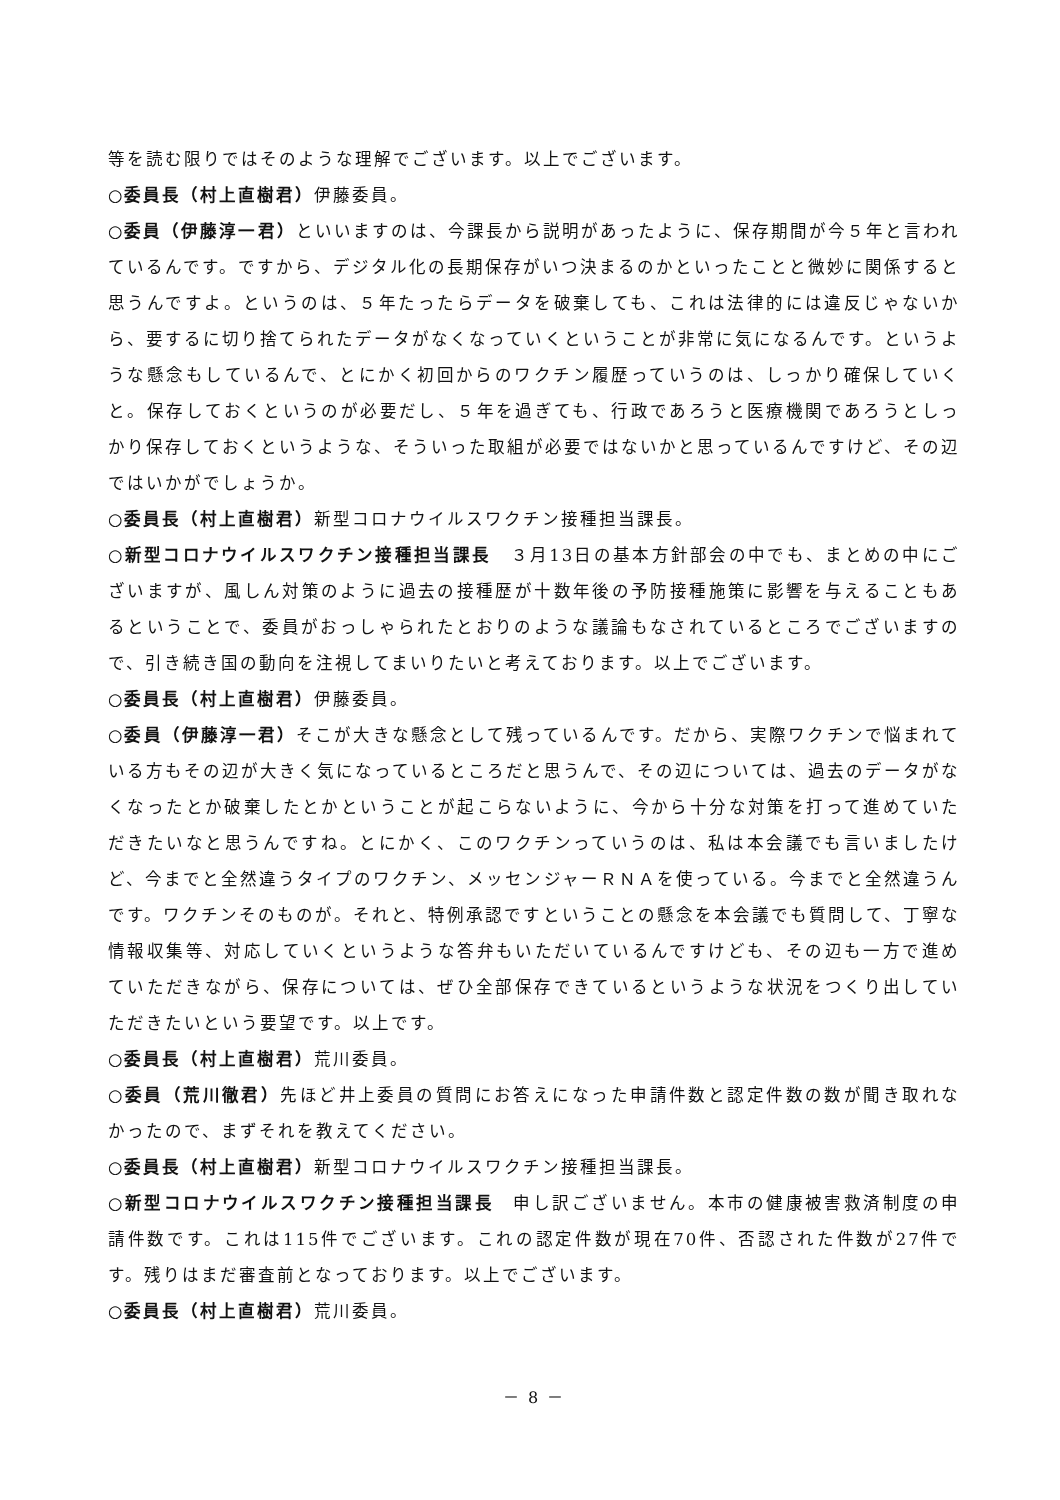等を読む限りではそのような理解でございます。以上でございます。
○委員長（村上直樹君）伊藤委員。
○委員（伊藤淳一君）といいますのは、今課長から説明があったように、保存期間が今５年と言われているんです。ですから、デジタル化の長期保存がいつ決まるのかといったことと微妙に関係すると思うんですよ。というのは、５年たったらデータを破棄しても、これは法律的には違反じゃないから、要するに切り捨てられたデータがなくなっていくということが非常に気になるんです。というような懸念もしているんで、とにかく初回からのワクチン履歴っていうのは、しっかり確保していくと。保存しておくというのが必要だし、５年を過ぎても、行政であろうと医療機関であろうとしっかり保存しておくというような、そういった取組が必要ではないかと思っているんですけど、その辺ではいかがでしょうか。
○委員長（村上直樹君）新型コロナウイルスワクチン接種担当課長。
○新型コロナウイルスワクチン接種担当課長　３月13日の基本方針部会の中でも、まとめの中にございますが、風しん対策のように過去の接種歴が十数年後の予防接種施策に影響を与えることもあるということで、委員がおっしゃられたとおりのような議論もなされているところでございますので、引き続き国の動向を注視してまいりたいと考えております。以上でございます。
○委員長（村上直樹君）伊藤委員。
○委員（伊藤淳一君）そこが大きな懸念として残っているんです。だから、実際ワクチンで悩まれている方もその辺が大きく気になっているところだと思うんで、その辺については、過去のデータがなくなったとか破棄したとかということが起こらないように、今から十分な対策を打って進めていただきたいなと思うんですね。とにかく、このワクチンっていうのは、私は本会議でも言いましたけど、今までと全然違うタイプのワクチン、メッセンジャーＲＮＡを使っている。今までと全然違うんです。ワクチンそのものが。それと、特例承認ですということの懸念を本会議でも質問して、丁寧な情報収集等、対応していくというような答弁もいただいているんですけども、その辺も一方で進めていただきながら、保存については、ぜひ全部保存できているというような状況をつくり出していただきたいという要望です。以上です。
○委員長（村上直樹君）荒川委員。
○委員（荒川徹君）先ほど井上委員の質問にお答えになった申請件数と認定件数の数が聞き取れなかったので、まずそれを教えてください。
○委員長（村上直樹君）新型コロナウイルスワクチン接種担当課長。
○新型コロナウイルスワクチン接種担当課長　申し訳ございません。本市の健康被害救済制度の申請件数です。これは115件でございます。これの認定件数が現在70件、否認された件数が27件です。残りはまだ審査前となっております。以上でございます。
○委員長（村上直樹君）荒川委員。
－ 8 －